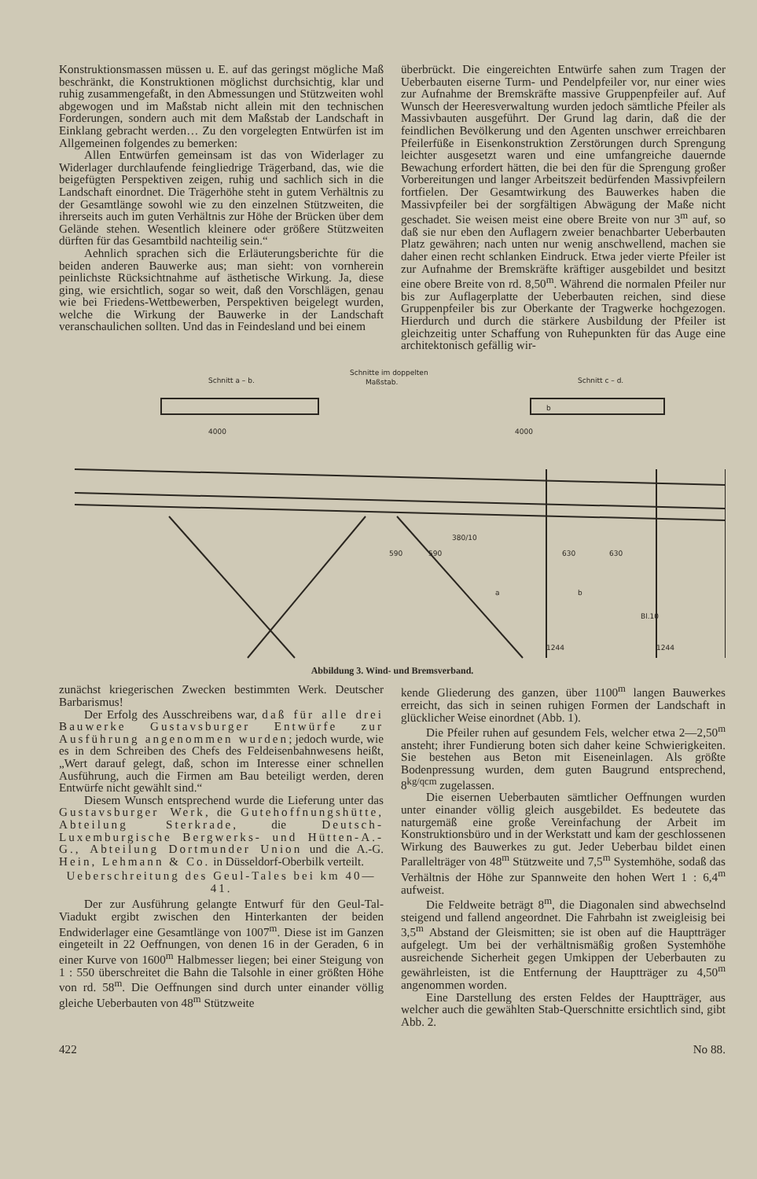Konstruktionsmassen müssen u. E. auf das geringst mögliche Maß beschränkt, die Konstruktionen möglichst durchsichtig, klar und ruhig zusammengefaßt, in den Abmessungen und Stützweiten wohl abgewogen und im Maßstab nicht allein mit den technischen Forderungen, sondern auch mit dem Maßstab der Landschaft in Einklang gebracht werden… Zu den vorgelegten Entwürfen ist im Allgemeinen folgendes zu bemerken:
Allen Entwürfen gemeinsam ist das von Widerlager zu Widerlager durchlaufende feingliedrige Trägerband, das, wie die beigefügten Perspektiven zeigen, ruhig und sachlich sich in die Landschaft einordnet. Die Trägerhöhe steht in gutem Verhältnis zu der Gesamtlänge sowohl wie zu den einzelnen Stützweiten, die ihrerseits auch im guten Verhältnis zur Höhe der Brücken über dem Gelände stehen. Wesentlich kleinere oder größere Stützweiten dürften für das Gesamtbild nachteilig sein.“
Aehnlich sprachen sich die Erläuterungsberichte für die beiden anderen Bauwerke aus; man sieht: von vornherein peinlichste Rücksichtnahme auf ästhetische Wirkung. Ja, diese ging, wie ersichtlich, sogar so weit, daß den Vorschlägen, genau wie bei Friedens-Wettbewerben, Perspektiven beigelegt wurden, welche die Wirkung der Bauwerke in der Landschaft veranschaulichen sollten. Und das in Feindesland und bei einem
überbrückt. Die eingereichten Entwürfe sahen zum Tragen der Ueberbauten eiserne Turm- und Pendelpfeiler vor, nur einer wies zur Aufnahme der Bremskräfte massive Gruppenpfeiler auf. Auf Wunsch der Heeresverwaltung wurden jedoch sämtliche Pfeiler als Massivbauten ausgeführt. Der Grund lag darin, daß die der feindlichen Bevölkerung und den Agenten unschwer erreichbaren Pfeilerfüße in Eisenkonstruktion Zerstörungen durch Sprengung leichter ausgesetzt waren und eine umfangreiche dauernde Bewachung erfordert hätten, die bei den für die Sprengung großer Vorbereitungen und langer Arbeitszeit bedürfenden Massivpfeilern fortfielen. Der Gesamtwirkung des Bauwerkes haben die Massivpfeiler bei der sorgfältigen Abwägung der Maße nicht geschadet. Sie weisen meist eine obere Breite von nur 3<sup>m</sup> auf, so daß sie nur eben den Auflagern zweier benachbarter Ueberbauten Platz gewähren; nach unten nur wenig anschwellend, machen sie daher einen recht schlanken Eindruck. Etwa jeder vierte Pfeiler ist zur Aufnahme der Bremskräfte kräftiger ausgebildet und besitzt eine obere Breite von rd. 8,50<sup>m</sup>. Während die normalen Pfeiler nur bis zur Auflagerplatte der Ueberbauten reichen, sind diese Gruppenpfeiler bis zur Oberkante der Tragwerke hochgezogen. Hierdurch und durch die stärkere Ausbildung der Pfeiler ist gleichzeitig unter Schaffung von Ruhepunkten für das Auge eine architektonisch gefällig wir-
Schnitt a – b.
Schnitte im doppelten
Maßstab.
Schnitt c – d.
4000
4000
380/10
590
590
630
630
1244
1244
a
b
Bl.10
b
Abbildung 3. Wind- und Bremsverband.
zunächst kriegerischen Zwecken bestimmten Werk. Deutscher Barbarismus!
Der Erfolg des Ausschreibens war, daß für alle drei Bauwerke Gustavsburger Entwürfe zur Ausführung angenommen wurden; jedoch wurde, wie es in dem Schreiben des Chefs des Feldeisenbahnwesens heißt, „Wert darauf gelegt, daß, schon im Interesse einer schnellen Ausführung, auch die Firmen am Bau beteiligt werden, deren Entwürfe nicht gewählt sind.“
Diesem Wunsch entsprechend wurde die Lieferung unter das Gustavsburger Werk, die Gutehoffnungshütte, Abteilung Sterkrade, die Deutsch-Luxemburgische Bergwerks- und Hütten-A.-G., Abteilung Dortmunder Union und die A.-G. Hein, Lehmann & Co. in Düsseldorf-Oberbilk verteilt.
Ueberschreitung des Geul-Tales bei km 40—41.
Der zur Ausführung gelangte Entwurf für den Geul-Tal-Viadukt ergibt zwischen den Hinterkanten der beiden Endwiderlager eine Gesamtlänge von 1007<sup>m</sup>. Diese ist im Ganzen eingeteilt in 22 Oeffnungen, von denen 16 in der Geraden, 6 in einer Kurve von 1600<sup>m</sup> Halbmesser liegen; bei einer Steigung von 1 : 550 überschreitet die Bahn die Talsohle in einer größten Höhe von rd. 58<sup>m</sup>. Die Oeffnungen sind durch unter einander völlig gleiche Ueberbauten von 48<sup>m</sup> Stützweite
kende Gliederung des ganzen, über 1100<sup>m</sup> langen Bauwerkes erreicht, das sich in seinen ruhigen Formen der Landschaft in glücklicher Weise einordnet (Abb. 1).
Die Pfeiler ruhen auf gesundem Fels, welcher etwa 2—2,50<sup>m</sup> ansteht; ihrer Fundierung boten sich daher keine Schwierigkeiten. Sie bestehen aus Beton mit Eiseneinlagen. Als größte Bodenpressung wurden, dem guten Baugrund entsprechend, 8<sup>kg/qcm</sup> zugelassen.
Die eisernen Ueberbauten sämtlicher Oeffnungen wurden unter einander völlig gleich ausgebildet. Es bedeutete das naturgemäß eine große Vereinfachung der Arbeit im Konstruktionsbüro und in der Werkstatt und kam der geschlossenen Wirkung des Bauwerkes zu gut. Jeder Ueberbau bildet einen Parallelträger von 48<sup>m</sup> Stützweite und 7,5<sup>m</sup> Systemhöhe, sodaß das Verhältnis der Höhe zur Spannweite den hohen Wert 1 : 6,4<sup>m</sup> aufweist.
Die Feldweite beträgt 8<sup>m</sup>, die Diagonalen sind abwechselnd steigend und fallend angeordnet. Die Fahrbahn ist zweigleisig bei 3,5<sup>m</sup> Abstand der Gleismitten; sie ist oben auf die Hauptträger aufgelegt. Um bei der verhältnismäßig großen Systemhöhe ausreichende Sicherheit gegen Umkippen der Ueberbauten zu gewährleisten, ist die Entfernung der Hauptträger zu 4,50<sup>m</sup> angenommen worden.
Eine Darstellung des ersten Feldes der Hauptträger, aus welcher auch die gewählten Stab-Querschnitte ersichtlich sind, gibt Abb. 2.
422 No 88.